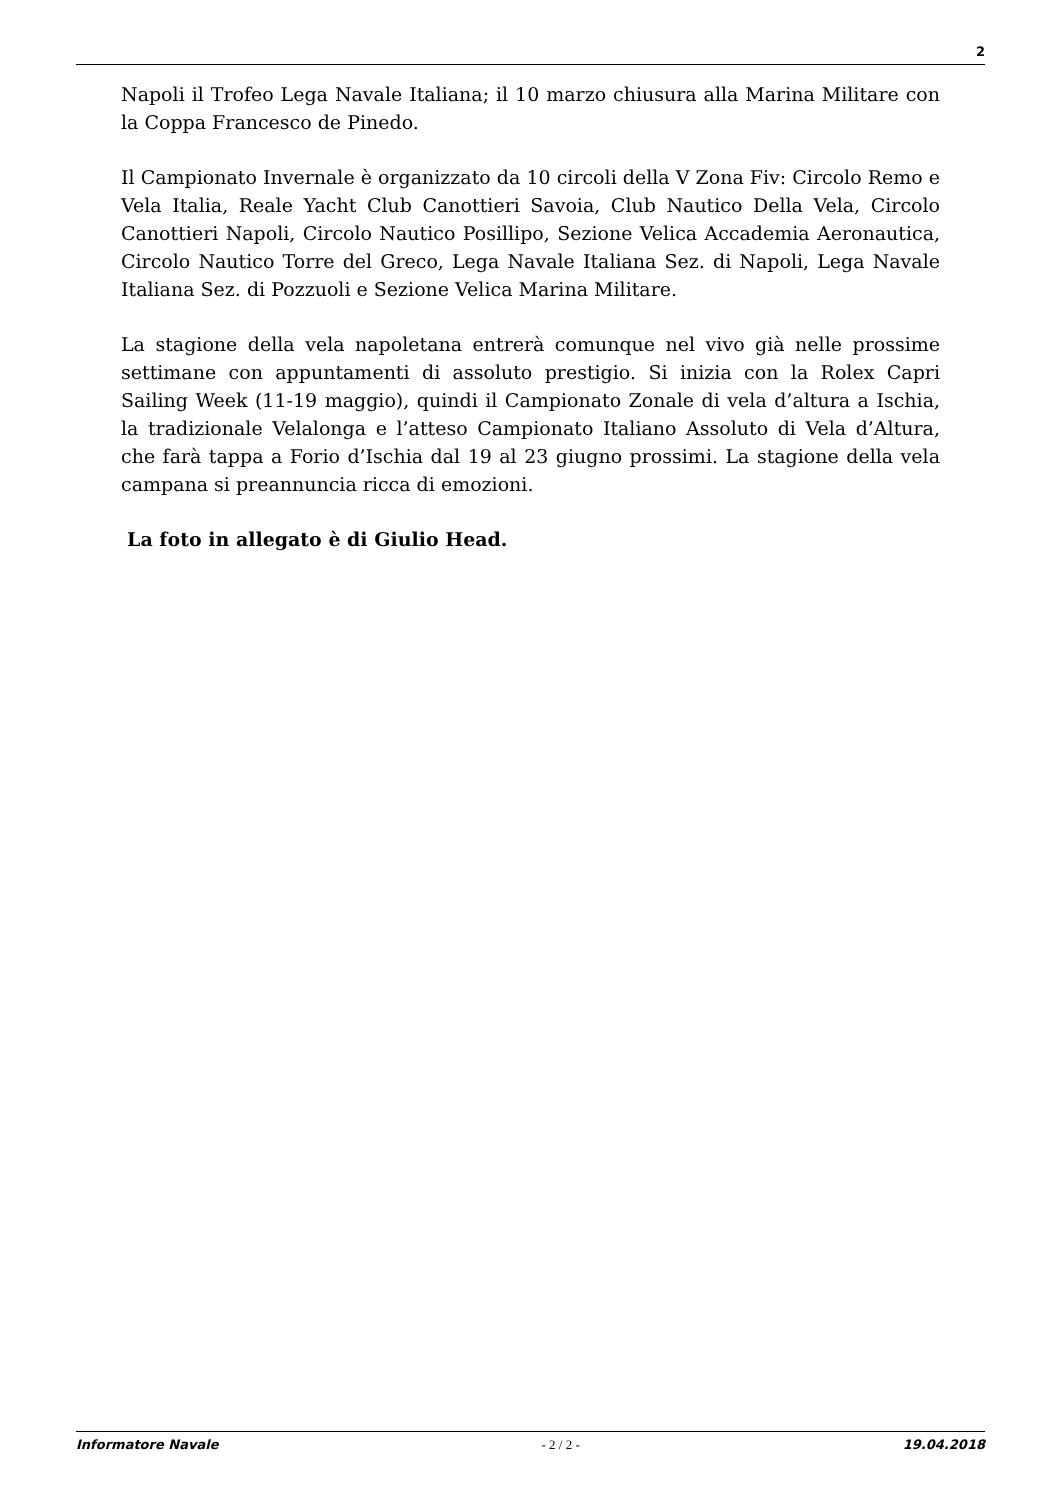2
Napoli il Trofeo Lega Navale Italiana; il 10 marzo chiusura alla Marina Militare con la Coppa Francesco de Pinedo.
Il Campionato Invernale è organizzato da 10 circoli della V Zona Fiv: Circolo Remo e Vela Italia, Reale Yacht Club Canottieri Savoia, Club Nautico Della Vela, Circolo Canottieri Napoli, Circolo Nautico Posillipo, Sezione Velica Accademia Aeronautica, Circolo Nautico Torre del Greco, Lega Navale Italiana Sez. di Napoli, Lega Navale Italiana Sez. di Pozzuoli e Sezione Velica Marina Militare.
La stagione della vela napoletana entrerà comunque nel vivo già nelle prossime settimane con appuntamenti di assoluto prestigio. Si inizia con la Rolex Capri Sailing Week (11-19 maggio), quindi il Campionato Zonale di vela d’altura a Ischia, la tradizionale Velalonga e l’atteso Campionato Italiano Assoluto di Vela d’Altura, che farà tappa a Forio d’Ischia dal 19 al 23 giugno prossimi. La stagione della vela campana si preannuncia ricca di emozioni.
La foto in allegato è di Giulio Head.
Informatore Navale - 2 / 2 - 19.04.2018